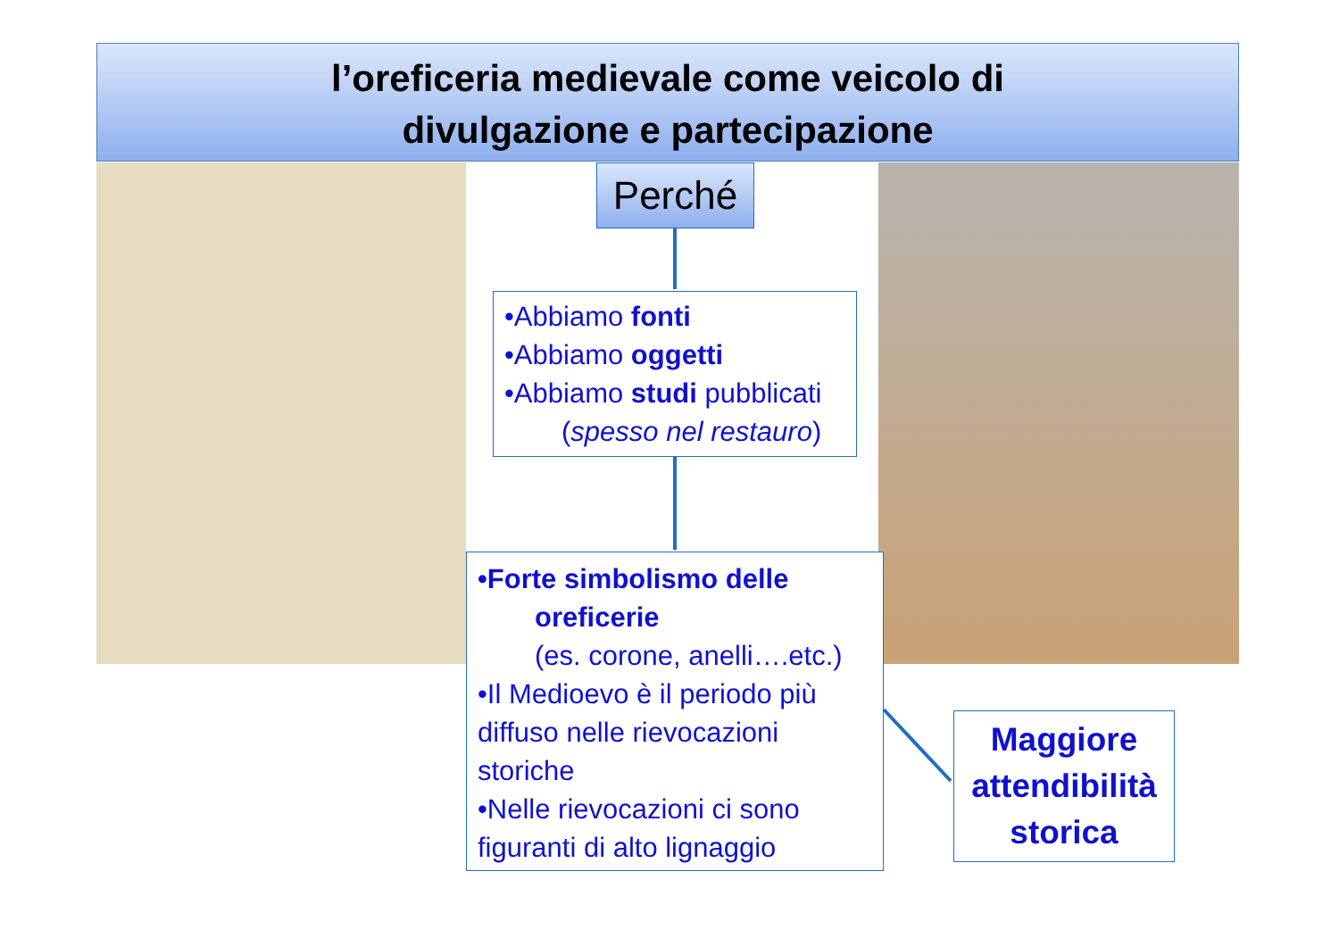l’oreficeria medievale come veicolo di
divulgazione e partecipazione
Perché
•Abbiamo fonti
•Abbiamo oggetti
•Abbiamo studi pubblicati
(spesso nel restauro)
•Forte simbolismo delle
oreficerie
(es. corone, anelli….etc.)
•Il Medioevo è il periodo più diffuso nelle rievocazioni storiche
•Nelle rievocazioni ci sono figuranti di alto lignaggio
Maggiore attendibilità storica